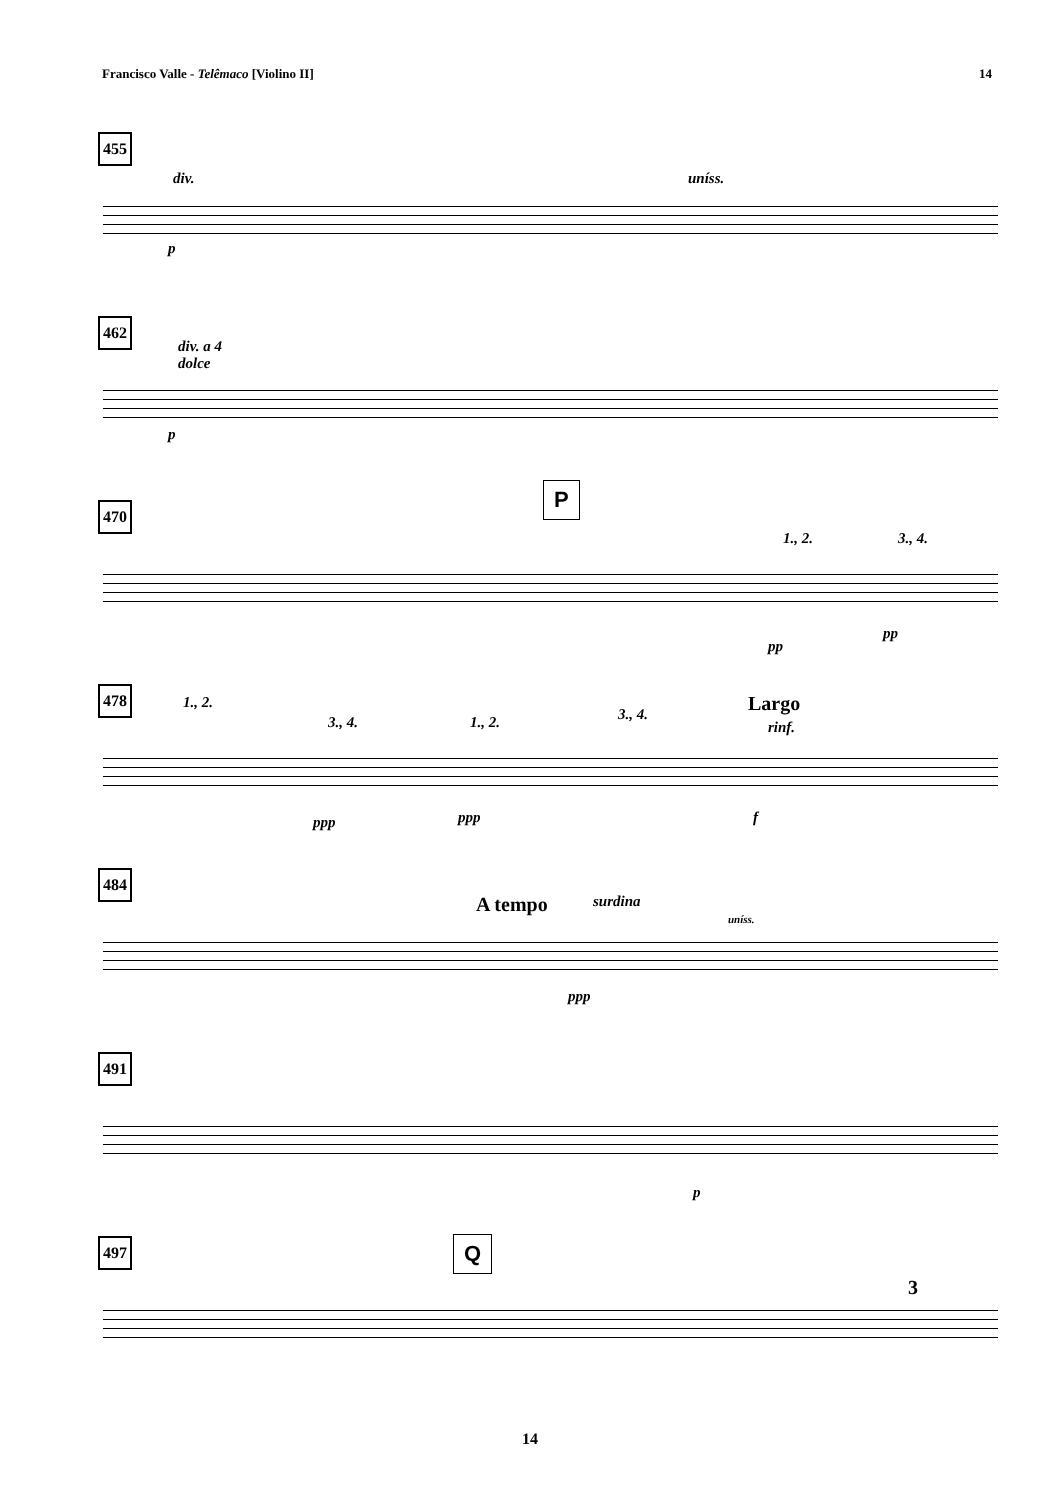Francisco Valle - Telêmaco [Violino II] 14
455
div. uníss.
p
462
div. a 4
dolce
p
470
P
1., 2. 3., 4.
pp
pp
478
1., 2.
3., 4. 1., 2. 3., 4. Largo
rinf.
ppp ppp f
484
A tempo surdina
uníss.
ppp
491
p
497
Q
3
14